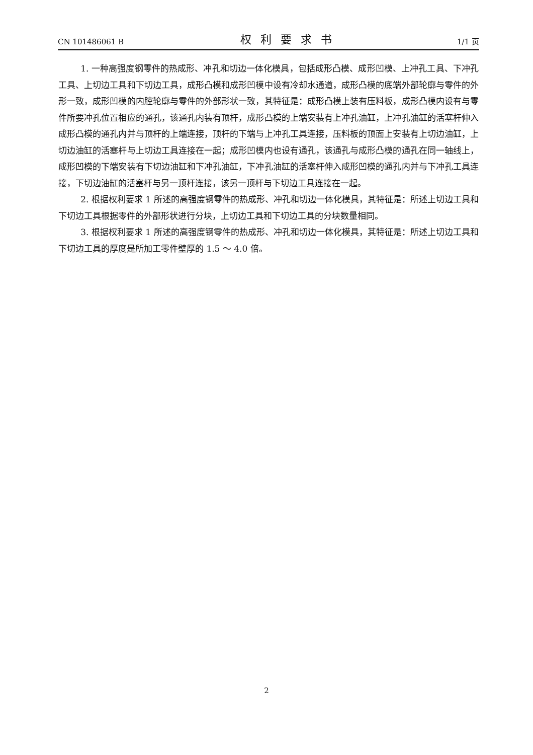CN 101486061 B 权利要求书 1/1 页
1. 一种高强度钢零件的热成形、冲孔和切边一体化模具，包括成形凸模、成形凹模、上冲孔工具、下冲孔工具、上切边工具和下切边工具，成形凸模和成形凹模中设有冷却水通道，成形凸模的底端外部轮廓与零件的外形一致，成形凹模的内腔轮廓与零件的外部形状一致，其特征是：成形凸模上装有压料板，成形凸模内设有与零件所要冲孔位置相应的通孔，该通孔内装有顶杆，成形凸模的上端安装有上冲孔油缸，上冲孔油缸的活塞杆伸入成形凸模的通孔内并与顶杆的上端连接，顶杆的下端与上冲孔工具连接，压料板的顶面上安装有上切边油缸，上切边油缸的活塞杆与上切边工具连接在一起；成形凹模内也设有通孔，该通孔与成形凸模的通孔在同一轴线上，成形凹模的下端安装有下切边油缸和下冲孔油缸，下冲孔油缸的活塞杆伸入成形凹模的通孔内并与下冲孔工具连接，下切边油缸的活塞杆与另一顶杆连接，该另一顶杆与下切边工具连接在一起。
2. 根据权利要求 1 所述的高强度钢零件的热成形、冲孔和切边一体化模具，其特征是：所述上切边工具和下切边工具根据零件的外部形状进行分块，上切边工具和下切边工具的分块数量相同。
3. 根据权利要求 1 所述的高强度钢零件的热成形、冲孔和切边一体化模具，其特征是：所述上切边工具和下切边工具的厚度是所加工零件壁厚的 1.5 ～ 4.0 倍。
2